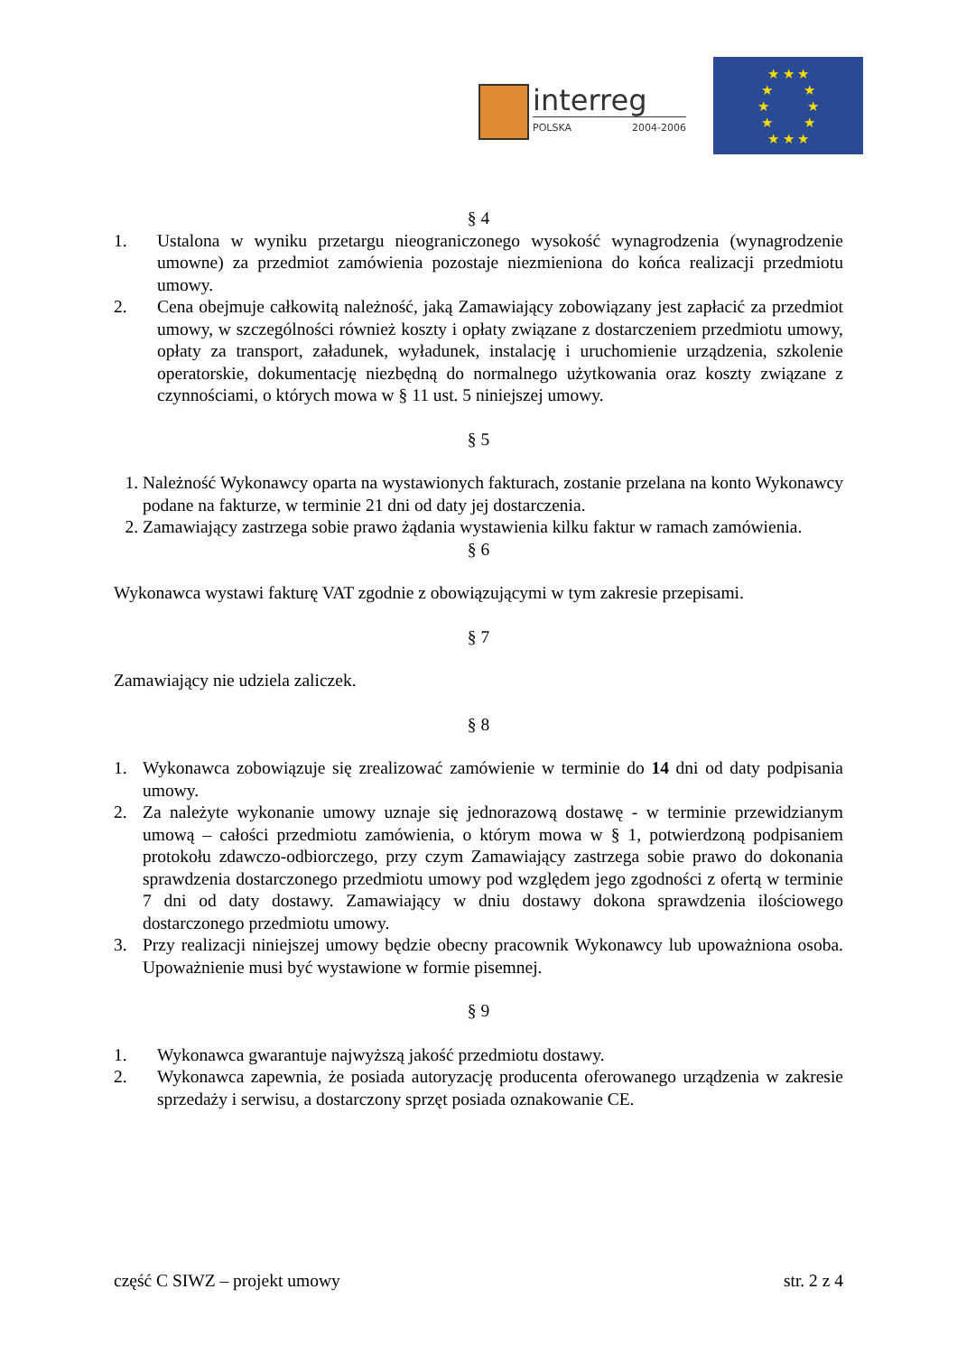interreg
POLSKA 2004-2006
★ ★ ★
★ ★
★ ★
★ ★
★ ★ ★
§ 4
1. Ustalona w wyniku przetargu nieograniczonego wysokość wynagrodzenia (wynagrodzenie umowne) za przedmiot zamówienia pozostaje niezmieniona do końca realizacji przedmiotu umowy.
2. Cena obejmuje całkowitą należność, jaką Zamawiający zobowiązany jest zapłacić za przedmiot umowy, w szczególności również koszty i opłaty związane z dostarczeniem przedmiotu umowy, opłaty za transport, załadunek, wyładunek, instalację i uruchomienie urządzenia, szkolenie operatorskie, dokumentację niezbędną do normalnego użytkowania oraz koszty związane z czynnościami, o których mowa w § 11 ust. 5 niniejszej umowy.
§ 5
1. Należność Wykonawcy oparta na wystawionych fakturach, zostanie przelana na konto Wykonawcy podane na fakturze, w terminie 21 dni od daty jej dostarczenia.
2. Zamawiający zastrzega sobie prawo żądania wystawienia kilku faktur w ramach zamówienia.
§ 6
Wykonawca wystawi fakturę VAT zgodnie z obowiązującymi w tym zakresie przepisami.
§ 7
Zamawiający nie udziela zaliczek.
§ 8
1. Wykonawca zobowiązuje się zrealizować zamówienie w terminie do 14 dni od daty podpisania umowy.
2. Za należyte wykonanie umowy uznaje się jednorazową dostawę - w terminie przewidzianym umową – całości przedmiotu zamówienia, o którym mowa w § 1, potwierdzoną podpisaniem protokołu zdawczo-odbiorczego, przy czym Zamawiający zastrzega sobie prawo do dokonania sprawdzenia dostarczonego przedmiotu umowy pod względem jego zgodności z ofertą w terminie 7 dni od daty dostawy. Zamawiający w dniu dostawy dokona sprawdzenia ilościowego dostarczonego przedmiotu umowy.
3. Przy realizacji niniejszej umowy będzie obecny pracownik Wykonawcy lub upoważniona osoba. Upoważnienie musi być wystawione w formie pisemnej.
§ 9
1. Wykonawca gwarantuje najwyższą jakość przedmiotu dostawy.
2. Wykonawca zapewnia, że posiada autoryzację producenta oferowanego urządzenia w zakresie sprzedaży i serwisu, a dostarczony sprzęt posiada oznakowanie CE.
część C SIWZ – projekt umowy str. 2 z 4